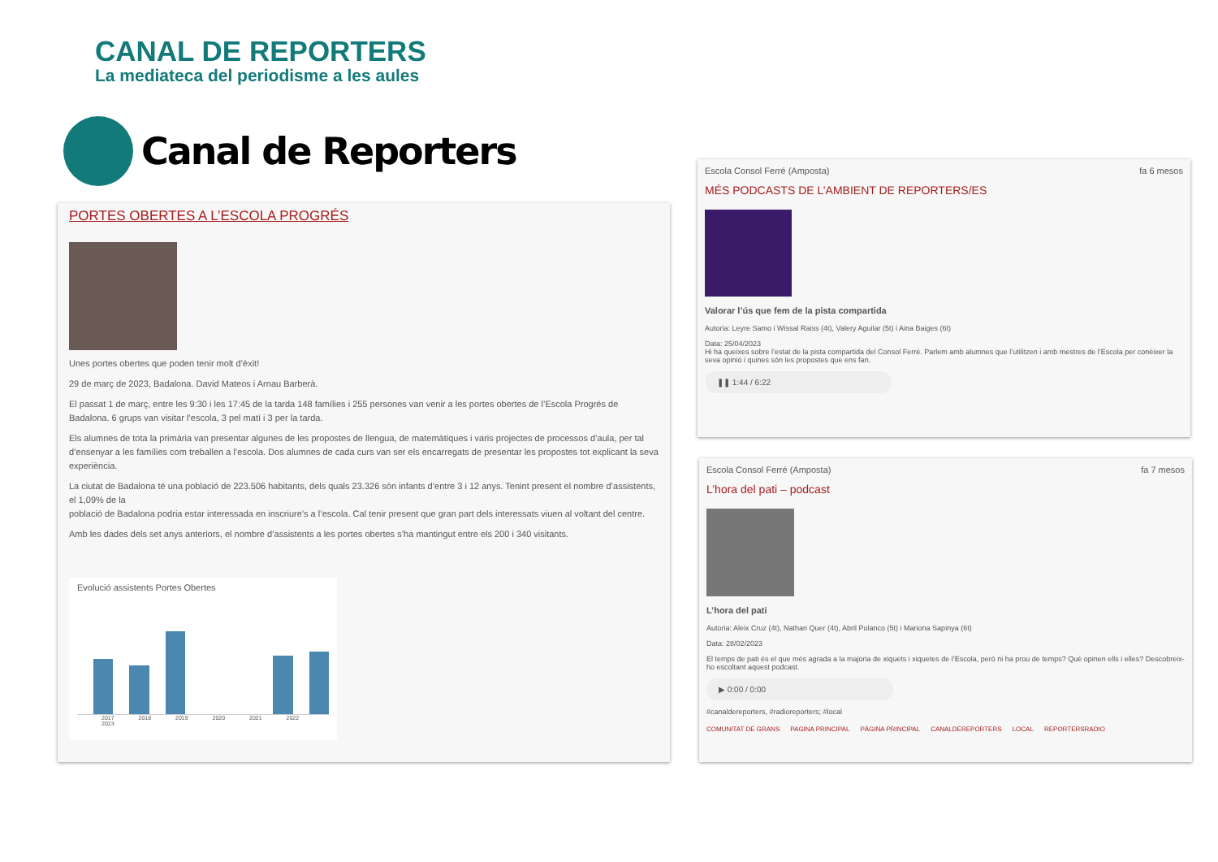CANAL DE REPORTERS
La mediateca del periodisme a les aules
Canal de Reporters
PORTES OBERTES A L’ESCOLA PROGRÉS
Unes portes obertes que poden tenir molt d’èxit!
29 de març de 2023, Badalona. David Mateos i Arnau Barberà.
El passat 1 de març, entre les 9:30 i les 17:45 de la tarda 148 famílies i 255 persones van venir a les portes obertes de l’Escola Progrés de Badalona. 6 grups van visitar l’escola, 3 pel matí i 3 per la tarda.
Els alumnes de tota la primària van presentar algunes de les propostes de llengua, de matemàtiques i varis projectes de processos d’aula, per tal d’ensenyar a les famílies com treballen a l’escola. Dos alumnes de cada curs van ser els encarregats de presentar les propostes tot explicant la seva experiència.
La ciutat de Badalona té una població de 223.506 habitants, dels quals 23.326 són infants d’entre 3 i 12 anys. Tenint present el nombre d’assistents, el 1,09% de la
població de Badalona podria estar interessada en inscriure’s a l’escola. Cal tenir present que gran part dels interessats viuen al voltant del centre.
Amb les dades dels set anys anteriors, el nombre d’assistents a les portes obertes s’ha mantingut entre els 200 i 340 visitants.
Evolució assistents Portes Obertes
2017 2018 2019 2020 2021 2022 2023
Escola Consol Ferré (Amposta) fa 6 mesos
MÉS PODCASTS DE L’AMBIENT DE REPORTERS/ES
Valorar l’ús que fem de la pista compartida
Autoria: Leyre Samo i Wissal Raiss (4t), Valery Aguilar (5t) i Aina Baiges (6t)
Data: 25/04/2023
Hi ha queixes sobre l’estat de la pista compartida del Consol Ferré. Parlem amb alumnes que l’utilitzen i amb mestres de l’Escola per conèixer la seva opinió i quines són les propostes que ens fan.
❚❚ 1:44 / 6:22
Escola Consol Ferré (Amposta) fa 7 mesos
L’hora del pati – podcast
L’hora del pati
Autoria: Aleix Cruz (4t), Nathan Quer (4t), Abril Polanco (5t) i Mariona Sapinya (6t)
Data: 28/02/2023
El temps de pati és el que més agrada a la majoria de xiquets i xiquetes de l’Escola, però ni ha prou de temps? Què opinen ells i elles? Descobreix-ho escoltant aquest podcast.
▶ 0:00 / 0:00
#canaldereporters, #radioreporters; #local
COMUNITAT DE GRANS PAGINA PRINCIPAL PÀGINA PRINCIPAL CANALDEREPORTERS LOCAL REPORTERSRADIO